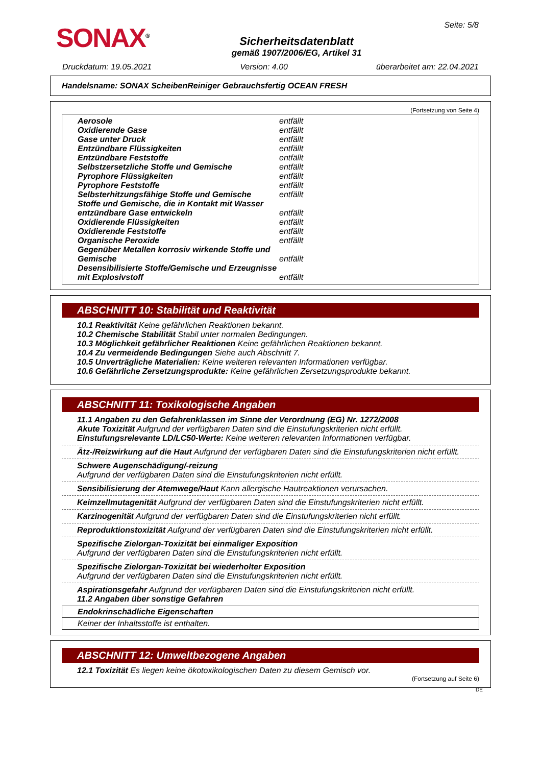SONAX<sup>®</sup>
Sicherheitsdatenblatt
gemäß 1907/2006/EG, Artikel 31
Seite: 5/8
Druckdatum: 19.05.2021 Version: 4.00 überarbeitet am: 22.04.2021
Handelsname: SONAX ScheibenReiniger Gebrauchsfertig OCEAN FRESH
(Fortsetzung von Seite 4)
| Aerosole | entfällt |
| Oxidierende Gase | entfällt |
| Gase unter Druck | entfällt |
| Entzündbare Flüssigkeiten | entfällt |
| Entzündbare Feststoffe | entfällt |
| Selbstzersetzliche Stoffe und Gemische | entfällt |
| Pyrophore Flüssigkeiten | entfällt |
| Pyrophore Feststoffe | entfällt |
| Selbsterhitzungsfähige Stoffe und Gemische | entfällt |
| Stoffe und Gemische, die in Kontakt mit Wasser entzündbare Gase entwickeln | entfällt |
| Oxidierende Flüssigkeiten | entfällt |
| Oxidierende Feststoffe | entfällt |
| Organische Peroxide | entfällt |
| Gegenüber Metallen korrosiv wirkende Stoffe und Gemische | entfällt |
| Desensibilisierte Stoffe/Gemische und Erzeugnisse mit Explosivstoff | entfällt |
ABSCHNITT 10: Stabilität und Reaktivität
10.1 Reaktivität Keine gefährlichen Reaktionen bekannt.
10.2 Chemische Stabilität Stabil unter normalen Bedingungen.
10.3 Möglichkeit gefährlicher Reaktionen Keine gefährlichen Reaktionen bekannt.
10.4 Zu vermeidende Bedingungen Siehe auch Abschnitt 7.
10.5 Unverträgliche Materialien: Keine weiteren relevanten Informationen verfügbar.
10.6 Gefährliche Zersetzungsprodukte: Keine gefährlichen Zersetzungsprodukte bekannt.
ABSCHNITT 11: Toxikologische Angaben
11.1 Angaben zu den Gefahrenklassen im Sinne der Verordnung (EG) Nr. 1272/2008
Akute Toxizität Aufgrund der verfügbaren Daten sind die Einstufungskriterien nicht erfüllt.
Einstufungsrelevante LD/LC50-Werte: Keine weiteren relevanten Informationen verfügbar.
Ätz-/Reizwirkung auf die Haut Aufgrund der verfügbaren Daten sind die Einstufungskriterien nicht erfüllt.
Schwere Augenschädigung/-reizung
Aufgrund der verfügbaren Daten sind die Einstufungskriterien nicht erfüllt.
Sensibilisierung der Atemwege/Haut Kann allergische Hautreaktionen verursachen.
Keimzellmutagenität Aufgrund der verfügbaren Daten sind die Einstufungskriterien nicht erfüllt.
Karzinogenität Aufgrund der verfügbaren Daten sind die Einstufungskriterien nicht erfüllt.
Reproduktionstoxizität Aufgrund der verfügbaren Daten sind die Einstufungskriterien nicht erfüllt.
Spezifische Zielorgan-Toxizität bei einmaliger Exposition
Aufgrund der verfügbaren Daten sind die Einstufungskriterien nicht erfüllt.
Spezifische Zielorgan-Toxizität bei wiederholter Exposition
Aufgrund der verfügbaren Daten sind die Einstufungskriterien nicht erfüllt.
Aspirationsgefahr Aufgrund der verfügbaren Daten sind die Einstufungskriterien nicht erfüllt.
11.2 Angaben über sonstige Gefahren
Endokrinschädliche Eigenschaften
Keiner der Inhaltsstoffe ist enthalten.
ABSCHNITT 12: Umweltbezogene Angaben
12.1 Toxizität Es liegen keine ökotoxikologischen Daten zu diesem Gemisch vor.
(Fortsetzung auf Seite 6)
DE